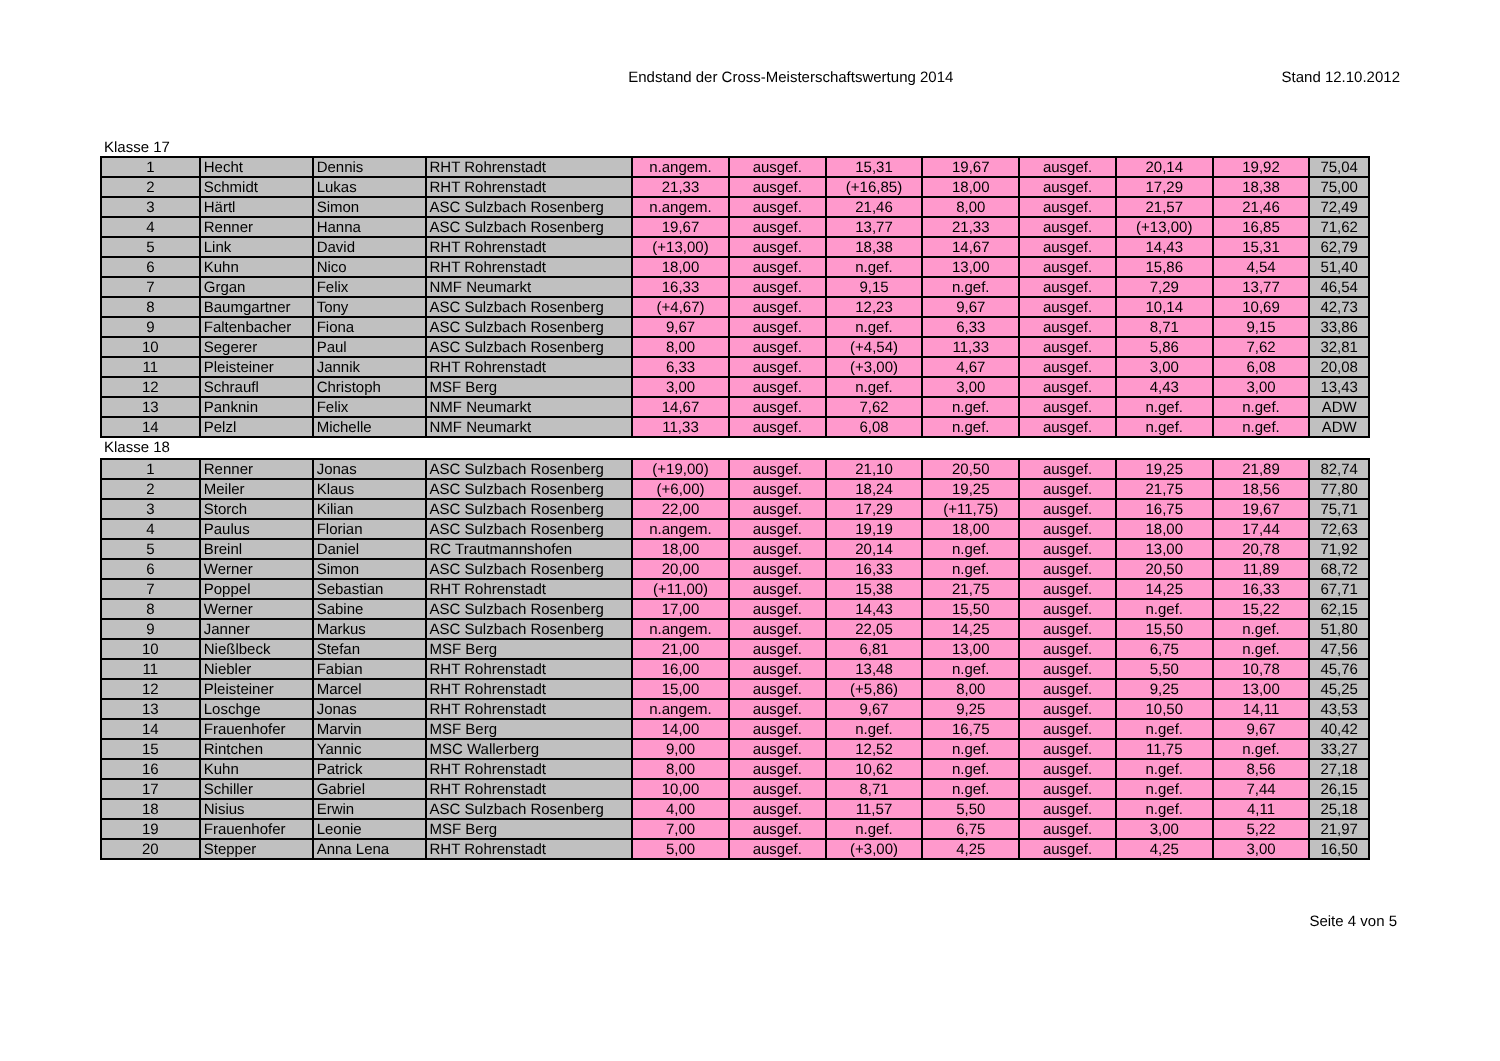Endstand der Cross-Meisterschaftswertung 2014
Stand 12.10.2012
Klasse 17
| 1 | Hecht | Dennis | RHT Rohrenstadt | n.angem. | ausgef. | 15,31 | 19,67 | ausgef. | 20,14 | 19,92 | 75,04 |
| 2 | Schmidt | Lukas | RHT Rohrenstadt | 21,33 | ausgef. | (+16,85) | 18,00 | ausgef. | 17,29 | 18,38 | 75,00 |
| 3 | Härtl | Simon | ASC Sulzbach Rosenberg | n.angem. | ausgef. | 21,46 | 8,00 | ausgef. | 21,57 | 21,46 | 72,49 |
| 4 | Renner | Hanna | ASC Sulzbach Rosenberg | 19,67 | ausgef. | 13,77 | 21,33 | ausgef. | (+13,00) | 16,85 | 71,62 |
| 5 | Link | David | RHT Rohrenstadt | (+13,00) | ausgef. | 18,38 | 14,67 | ausgef. | 14,43 | 15,31 | 62,79 |
| 6 | Kuhn | Nico | RHT Rohrenstadt | 18,00 | ausgef. | n.gef. | 13,00 | ausgef. | 15,86 | 4,54 | 51,40 |
| 7 | Grgan | Felix | NMF Neumarkt | 16,33 | ausgef. | 9,15 | n.gef. | ausgef. | 7,29 | 13,77 | 46,54 |
| 8 | Baumgartner | Tony | ASC Sulzbach Rosenberg | (+4,67) | ausgef. | 12,23 | 9,67 | ausgef. | 10,14 | 10,69 | 42,73 |
| 9 | Faltenbacher | Fiona | ASC Sulzbach Rosenberg | 9,67 | ausgef. | n.gef. | 6,33 | ausgef. | 8,71 | 9,15 | 33,86 |
| 10 | Segerer | Paul | ASC Sulzbach Rosenberg | 8,00 | ausgef. | (+4,54) | 11,33 | ausgef. | 5,86 | 7,62 | 32,81 |
| 11 | Pleisteiner | Jannik | RHT Rohrenstadt | 6,33 | ausgef. | (+3,00) | 4,67 | ausgef. | 3,00 | 6,08 | 20,08 |
| 12 | Schraufl | Christoph | MSF Berg | 3,00 | ausgef. | n.gef. | 3,00 | ausgef. | 4,43 | 3,00 | 13,43 |
| 13 | Panknin | Felix | NMF Neumarkt | 14,67 | ausgef. | 7,62 | n.gef. | ausgef. | n.gef. | n.gef. | ADW |
| 14 | Pelzl | Michelle | NMF Neumarkt | 11,33 | ausgef. | 6,08 | n.gef. | ausgef. | n.gef. | n.gef. | ADW |
Klasse 18
| 1 | Renner | Jonas | ASC Sulzbach Rosenberg | (+19,00) | ausgef. | 21,10 | 20,50 | ausgef. | 19,25 | 21,89 | 82,74 |
| 2 | Meiler | Klaus | ASC Sulzbach Rosenberg | (+6,00) | ausgef. | 18,24 | 19,25 | ausgef. | 21,75 | 18,56 | 77,80 |
| 3 | Storch | Kilian | ASC Sulzbach Rosenberg | 22,00 | ausgef. | 17,29 | (+11,75) | ausgef. | 16,75 | 19,67 | 75,71 |
| 4 | Paulus | Florian | ASC Sulzbach Rosenberg | n.angem. | ausgef. | 19,19 | 18,00 | ausgef. | 18,00 | 17,44 | 72,63 |
| 5 | Breinl | Daniel | RC Trautmannshofen | 18,00 | ausgef. | 20,14 | n.gef. | ausgef. | 13,00 | 20,78 | 71,92 |
| 6 | Werner | Simon | ASC Sulzbach Rosenberg | 20,00 | ausgef. | 16,33 | n.gef. | ausgef. | 20,50 | 11,89 | 68,72 |
| 7 | Poppel | Sebastian | RHT Rohrenstadt | (+11,00) | ausgef. | 15,38 | 21,75 | ausgef. | 14,25 | 16,33 | 67,71 |
| 8 | Werner | Sabine | ASC Sulzbach Rosenberg | 17,00 | ausgef. | 14,43 | 15,50 | ausgef. | n.gef. | 15,22 | 62,15 |
| 9 | Janner | Markus | ASC Sulzbach Rosenberg | n.angem. | ausgef. | 22,05 | 14,25 | ausgef. | 15,50 | n.gef. | 51,80 |
| 10 | Nießlbeck | Stefan | MSF Berg | 21,00 | ausgef. | 6,81 | 13,00 | ausgef. | 6,75 | n.gef. | 47,56 |
| 11 | Niebler | Fabian | RHT Rohrenstadt | 16,00 | ausgef. | 13,48 | n.gef. | ausgef. | 5,50 | 10,78 | 45,76 |
| 12 | Pleisteiner | Marcel | RHT Rohrenstadt | 15,00 | ausgef. | (+5,86) | 8,00 | ausgef. | 9,25 | 13,00 | 45,25 |
| 13 | Loschge | Jonas | RHT Rohrenstadt | n.angem. | ausgef. | 9,67 | 9,25 | ausgef. | 10,50 | 14,11 | 43,53 |
| 14 | Frauenhofer | Marvin | MSF Berg | 14,00 | ausgef. | n.gef. | 16,75 | ausgef. | n.gef. | 9,67 | 40,42 |
| 15 | Rintchen | Yannic | MSC Wallerberg | 9,00 | ausgef. | 12,52 | n.gef. | ausgef. | 11,75 | n.gef. | 33,27 |
| 16 | Kuhn | Patrick | RHT Rohrenstadt | 8,00 | ausgef. | 10,62 | n.gef. | ausgef. | n.gef. | 8,56 | 27,18 |
| 17 | Schiller | Gabriel | RHT Rohrenstadt | 10,00 | ausgef. | 8,71 | n.gef. | ausgef. | n.gef. | 7,44 | 26,15 |
| 18 | Nisius | Erwin | ASC Sulzbach Rosenberg | 4,00 | ausgef. | 11,57 | 5,50 | ausgef. | n.gef. | 4,11 | 25,18 |
| 19 | Frauenhofer | Leonie | MSF Berg | 7,00 | ausgef. | n.gef. | 6,75 | ausgef. | 3,00 | 5,22 | 21,97 |
| 20 | Stepper | Anna Lena | RHT Rohrenstadt | 5,00 | ausgef. | (+3,00) | 4,25 | ausgef. | 4,25 | 3,00 | 16,50 |
Seite 4 von 5